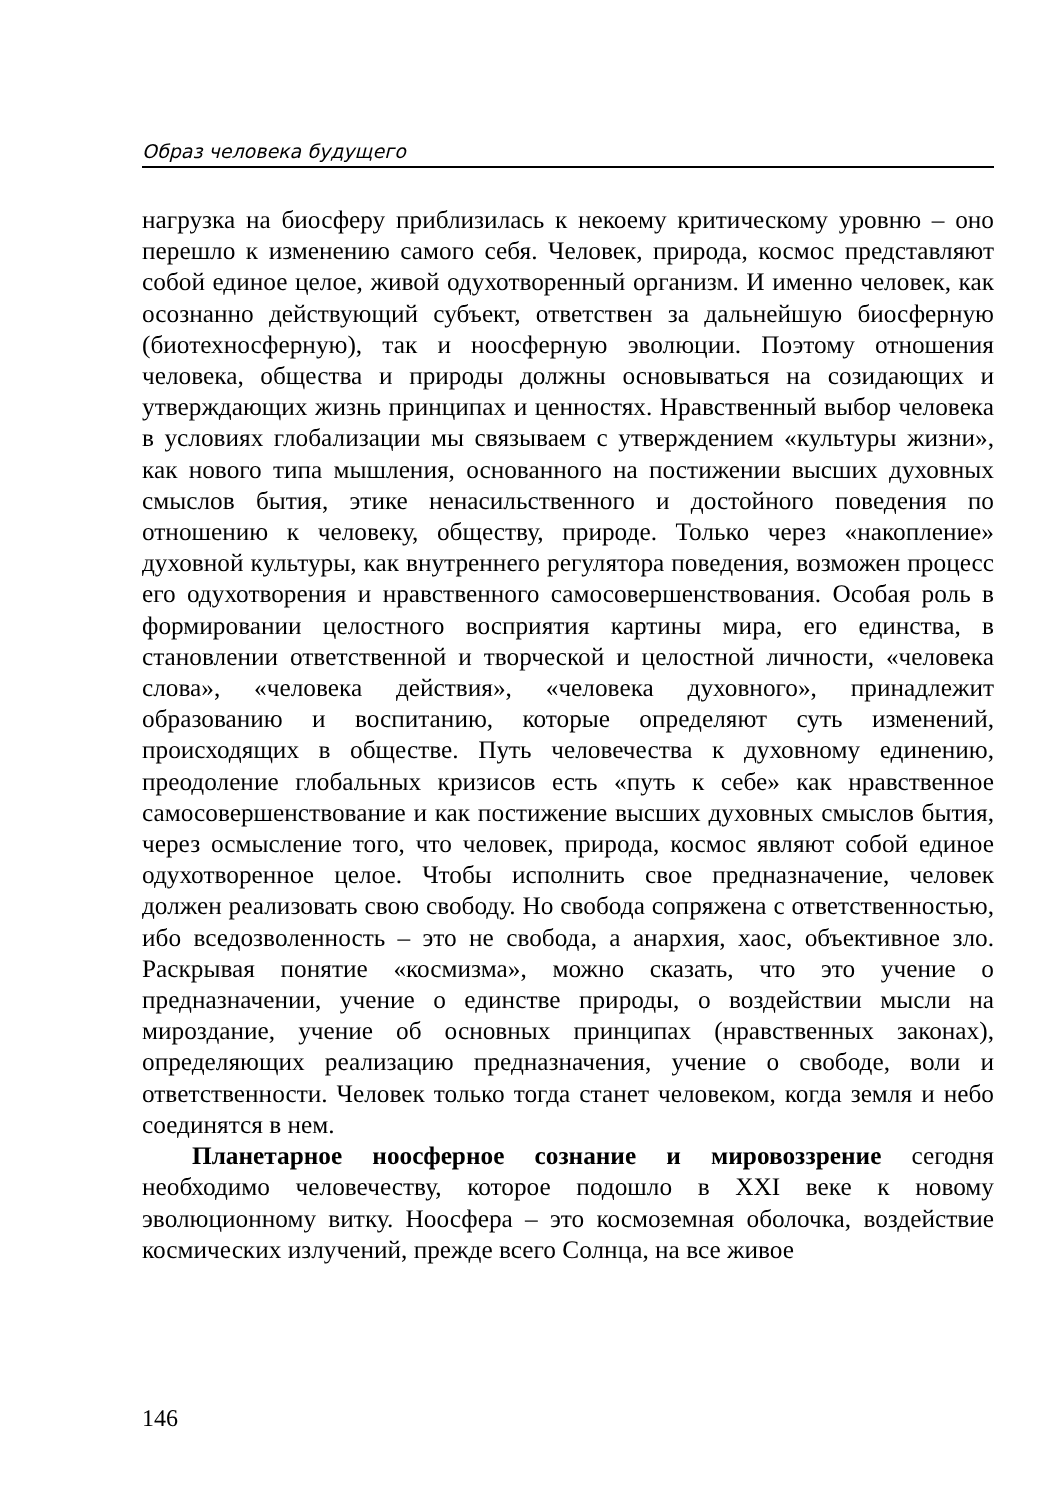Образ человека будущего
нагрузка на биосферу приблизилась к некоему критическому уровню – оно перешло к изменению самого себя. Человек, природа, космос представляют собой единое целое, живой одухотворенный организм. И именно человек, как осознанно действующий субъект, ответствен за дальнейшую биосферную (биотехносферную), так и ноосферную эволюции. Поэтому отношения человека, общества и природы должны основываться на созидающих и утверждающих жизнь принципах и ценностях. Нравственный выбор человека в условиях глобализации мы связываем с утверждением «культуры жизни», как нового типа мышления, основанного на постижении высших духовных смыслов бытия, этике ненасильственного и достойного поведения по отношению к человеку, обществу, природе. Только через «накопление» духовной культуры, как внутреннего регулятора поведения, возможен процесс его одухотворения и нравственного самосовершенствования. Особая роль в формировании целостного восприятия картины мира, его единства, в становлении ответственной и творческой и целостной личности, «человека слова», «человека действия», «человека духовного», принадлежит образованию и воспитанию, которые определяют суть изменений, происходящих в обществе. Путь человечества к духовному единению, преодоление глобальных кризисов есть «путь к себе» как нравственное самосовершенствование и как постижение высших духовных смыслов бытия, через осмысление того, что человек, природа, космос являют собой единое одухотворенное целое. Чтобы исполнить свое предназначение, человек должен реализовать свою свободу. Но свобода сопряжена с ответственностью, ибо вседозволенность – это не свобода, а анархия, хаос, объективное зло. Раскрывая понятие «космизма», можно сказать, что это учение о предназначении, учение о единстве природы, о воздействии мысли на мироздание, учение об основных принципах (нравственных законах), определяющих реализацию предназначения, учение о свободе, воли и ответственности. Человек только тогда станет человеком, когда земля и небо соединятся в нем.
Планетарное ноосферное сознание и мировоззрение сегодня необходимо человечеству, которое подошло в XXI веке к новому эволюционному витку. Ноосфера – это космоземная оболочка, воздействие космических излучений, прежде всего Солнца, на все живое
146